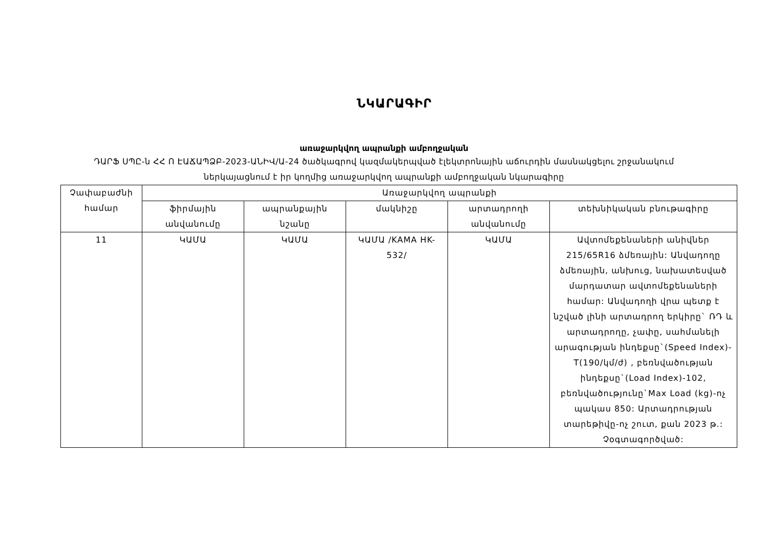ՆԿԱՐԱԳԻՐ
առաջարկվող ապրանքի ամբողջական
ԴԱՐՖ ՍՊԸ-ն ՀՀ Ո ԷԱՃԱՊՁԲ-2023-ԱՆԻՎ/Ա-24 ծածկագրով կազմակերպված էլեկտրոնային աճուրդին մասնակցելու շրջանակում ներկայացնում է իր կողմից առաջարկվող ապրանքի ամբողջական նկարագիրը
| Չափաբաժնի համար | Առաջարկվող ապրանքի | | | | |
| --- | --- | --- | --- | --- | --- |
| | ֆիրմային անվանումը | ապրանքային նշանը | մակնիշը | արտադրողի անվանումը | տեխնիկական բնութագիրը |
| 11 | ԿԱՄԱ | ԿԱՄԱ | ԿԱՄԱ /KAMA HK-532/ | ԿԱՄԱ | Ավտոմեքենաների անիվներ 215/65R16 ձմեռային: Անվադողը ձմեռային, անխուց, նախատեսված մարդատար ավտոմեքենաների համար: Անվադողի վրա պետք է նշված լինի արտադրող երկիրը` ՌԴ և արտադրողը, չափը, սահմանելի արագության ինդեքսը`(Speed Index)-T(190/կմ/ժ) , բեռնվածության ինդեքսը`(Load Index)-102, բեռնվածությունը`Max Load (kg)-ոչ պակաս 850: Արտադրության տարեթիվը-ոչ շուտ, քան 2023 թ.: Չօգտագործված: |